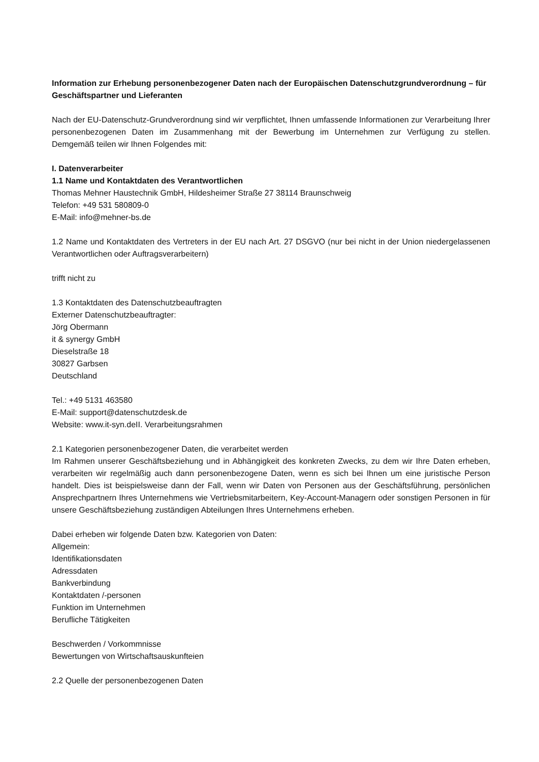Information zur Erhebung personenbezogener Daten nach der Europäischen Datenschutzgrundverordnung – für Geschäftspartner und Lieferanten
Nach der EU-Datenschutz-Grundverordnung sind wir verpflichtet, Ihnen umfassende Informationen zur Verarbeitung Ihrer personenbezogenen Daten im Zusammenhang mit der Bewerbung im Unternehmen zur Verfügung zu stellen. Demgemäß teilen wir Ihnen Folgendes mit:
I. Datenverarbeiter
1.1 Name und Kontaktdaten des Verantwortlichen
Thomas Mehner Haustechnik GmbH, Hildesheimer Straße 27 38114 Braunschweig
Telefon: +49 531 580809-0
E-Mail: info@mehner-bs.de
1.2 Name und Kontaktdaten des Vertreters in der EU nach Art. 27 DSGVO (nur bei nicht in der Union niedergelassenen Verantwortlichen oder Auftragsverarbeitern)
trifft nicht zu
1.3 Kontaktdaten des Datenschutzbeauftragten
Externer Datenschutzbeauftragter:
Jörg Obermann
it & synergy GmbH
Dieselstraße 18
30827 Garbsen
Deutschland
Tel.: +49 5131 463580
E-Mail: support@datenschutzdesk.de
Website: www.it-syn.deII. Verarbeitungsrahmen
2.1 Kategorien personenbezogener Daten, die verarbeitet werden
Im Rahmen unserer Geschäftsbeziehung und in Abhängigkeit des konkreten Zwecks, zu dem wir Ihre Daten erheben, verarbeiten wir regelmäßig auch dann personenbezogene Daten, wenn es sich bei Ihnen um eine juristische Person handelt. Dies ist beispielsweise dann der Fall, wenn wir Daten von Personen aus der Geschäftsführung, persönlichen Ansprechpartnern Ihres Unternehmens wie Vertriebsmitarbeitern, Key-Account-Managern oder sonstigen Personen in für unsere Geschäftsbeziehung zuständigen Abteilungen Ihres Unternehmens erheben.
Dabei erheben wir folgende Daten bzw. Kategorien von Daten:
Allgemein:
Identifikationsdaten
Adressdaten
Bankverbindung
Kontaktdaten /-personen
Funktion im Unternehmen
Berufliche Tätigkeiten
Beschwerden / Vorkommnisse
Bewertungen von Wirtschaftsauskunfteien
2.2 Quelle der personenbezogenen Daten